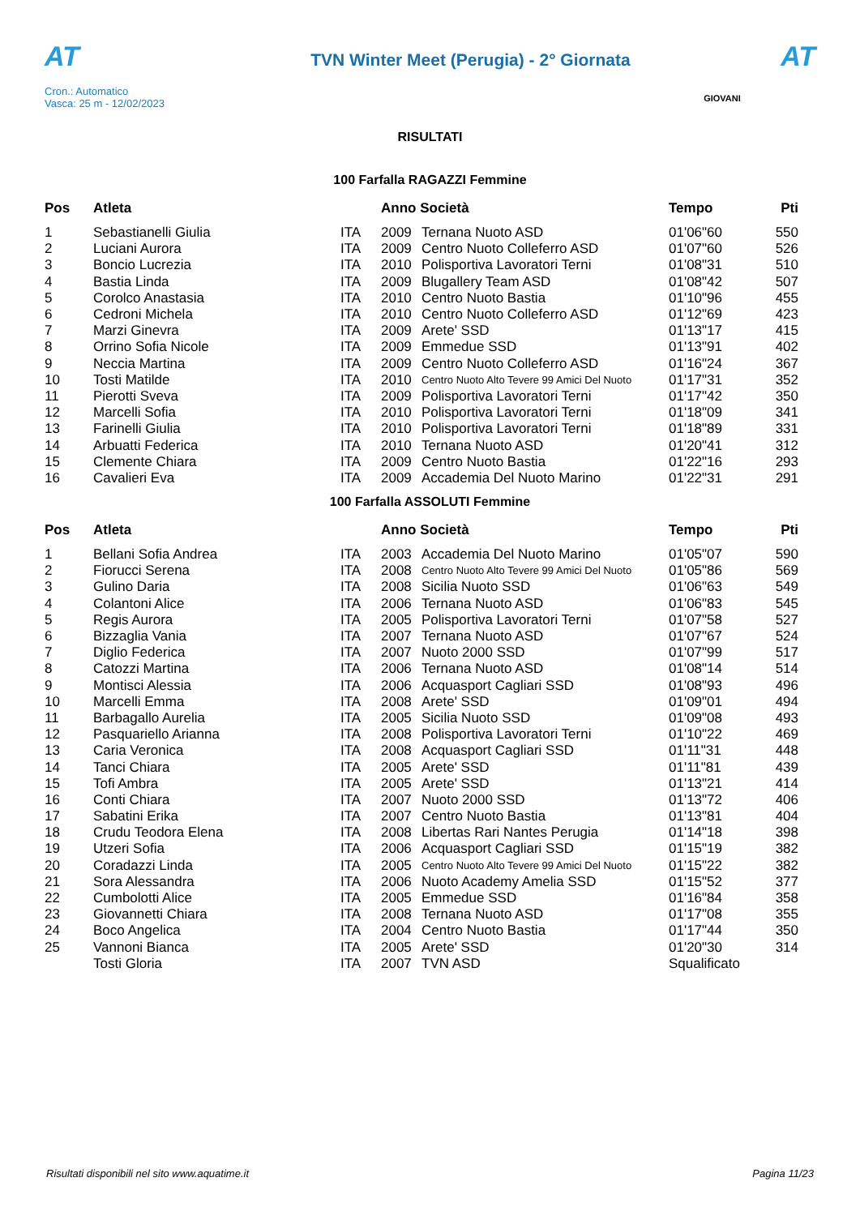AT
Cron.: Automatico
Vasca: 25 m - 12/02/2023
TVN Winter Meet (Perugia) - 2° Giornata
AT
GIOVANI
RISULTATI
100 Farfalla RAGAZZI Femmine
| Pos | Atleta | | Anno Società | | Tempo | Pti |
| --- | --- | --- | --- | --- | --- | --- |
| 1 | Sebastianelli Giulia | ITA | 2009 | Ternana Nuoto ASD | 01'06"60 | 550 |
| 2 | Luciani Aurora | ITA | 2009 | Centro Nuoto Colleferro ASD | 01'07"60 | 526 |
| 3 | Boncio Lucrezia | ITA | 2010 | Polisportiva Lavoratori Terni | 01'08"31 | 510 |
| 4 | Bastia Linda | ITA | 2009 | Blugallery Team ASD | 01'08"42 | 507 |
| 5 | Corolco Anastasia | ITA | 2010 | Centro Nuoto Bastia | 01'10"96 | 455 |
| 6 | Cedroni Michela | ITA | 2010 | Centro Nuoto Colleferro ASD | 01'12"69 | 423 |
| 7 | Marzi Ginevra | ITA | 2009 | Arete' SSD | 01'13"17 | 415 |
| 8 | Orrino Sofia Nicole | ITA | 2009 | Emmedue SSD | 01'13"91 | 402 |
| 9 | Neccia Martina | ITA | 2009 | Centro Nuoto Colleferro ASD | 01'16"24 | 367 |
| 10 | Tosti Matilde | ITA | 2010 | Centro Nuoto Alto Tevere 99 Amici Del Nuoto | 01'17"31 | 352 |
| 11 | Pierotti Sveva | ITA | 2009 | Polisportiva Lavoratori Terni | 01'17"42 | 350 |
| 12 | Marcelli Sofia | ITA | 2010 | Polisportiva Lavoratori Terni | 01'18"09 | 341 |
| 13 | Farinelli Giulia | ITA | 2010 | Polisportiva Lavoratori Terni | 01'18"89 | 331 |
| 14 | Arbuatti Federica | ITA | 2010 | Ternana Nuoto ASD | 01'20"41 | 312 |
| 15 | Clemente Chiara | ITA | 2009 | Centro Nuoto Bastia | 01'22"16 | 293 |
| 16 | Cavalieri Eva | ITA | 2009 | Accademia Del Nuoto Marino | 01'22"31 | 291 |
100 Farfalla ASSOLUTI Femmine
| Pos | Atleta | | Anno Società | | Tempo | Pti |
| --- | --- | --- | --- | --- | --- | --- |
| 1 | Bellani Sofia Andrea | ITA | 2003 | Accademia Del Nuoto Marino | 01'05"07 | 590 |
| 2 | Fiorucci Serena | ITA | 2008 | Centro Nuoto Alto Tevere 99 Amici Del Nuoto | 01'05"86 | 569 |
| 3 | Gulino Daria | ITA | 2008 | Sicilia Nuoto SSD | 01'06"63 | 549 |
| 4 | Colantoni Alice | ITA | 2006 | Ternana Nuoto ASD | 01'06"83 | 545 |
| 5 | Regis Aurora | ITA | 2005 | Polisportiva Lavoratori Terni | 01'07"58 | 527 |
| 6 | Bizzaglia Vania | ITA | 2007 | Ternana Nuoto ASD | 01'07"67 | 524 |
| 7 | Diglio Federica | ITA | 2007 | Nuoto 2000 SSD | 01'07"99 | 517 |
| 8 | Catozzi Martina | ITA | 2006 | Ternana Nuoto ASD | 01'08"14 | 514 |
| 9 | Montisci Alessia | ITA | 2006 | Acquasport Cagliari SSD | 01'08"93 | 496 |
| 10 | Marcelli Emma | ITA | 2008 | Arete' SSD | 01'09"01 | 494 |
| 11 | Barbagallo Aurelia | ITA | 2005 | Sicilia Nuoto SSD | 01'09"08 | 493 |
| 12 | Pasquariello Arianna | ITA | 2008 | Polisportiva Lavoratori Terni | 01'10"22 | 469 |
| 13 | Caria Veronica | ITA | 2008 | Acquasport Cagliari SSD | 01'11"31 | 448 |
| 14 | Tanci Chiara | ITA | 2005 | Arete' SSD | 01'11"81 | 439 |
| 15 | Tofi Ambra | ITA | 2005 | Arete' SSD | 01'13"21 | 414 |
| 16 | Conti Chiara | ITA | 2007 | Nuoto 2000 SSD | 01'13"72 | 406 |
| 17 | Sabatini Erika | ITA | 2007 | Centro Nuoto Bastia | 01'13"81 | 404 |
| 18 | Crudu Teodora Elena | ITA | 2008 | Libertas Rari Nantes Perugia | 01'14"18 | 398 |
| 19 | Utzeri Sofia | ITA | 2006 | Acquasport Cagliari SSD | 01'15"19 | 382 |
| 20 | Coradazzi Linda | ITA | 2005 | Centro Nuoto Alto Tevere 99 Amici Del Nuoto | 01'15"22 | 382 |
| 21 | Sora Alessandra | ITA | 2006 | Nuoto Academy Amelia SSD | 01'15"52 | 377 |
| 22 | Cumbolotti Alice | ITA | 2005 | Emmedue SSD | 01'16"84 | 358 |
| 23 | Giovannetti Chiara | ITA | 2008 | Ternana Nuoto ASD | 01'17"08 | 355 |
| 24 | Boco Angelica | ITA | 2004 | Centro Nuoto Bastia | 01'17"44 | 350 |
| 25 | Vannoni Bianca | ITA | 2005 | Arete' SSD | 01'20"30 | 314 |
| | Tosti Gloria | ITA | 2007 | TVN ASD | Squalificato | |
Risultati disponibili nel sito www.aquatime.it Pagina 11/23